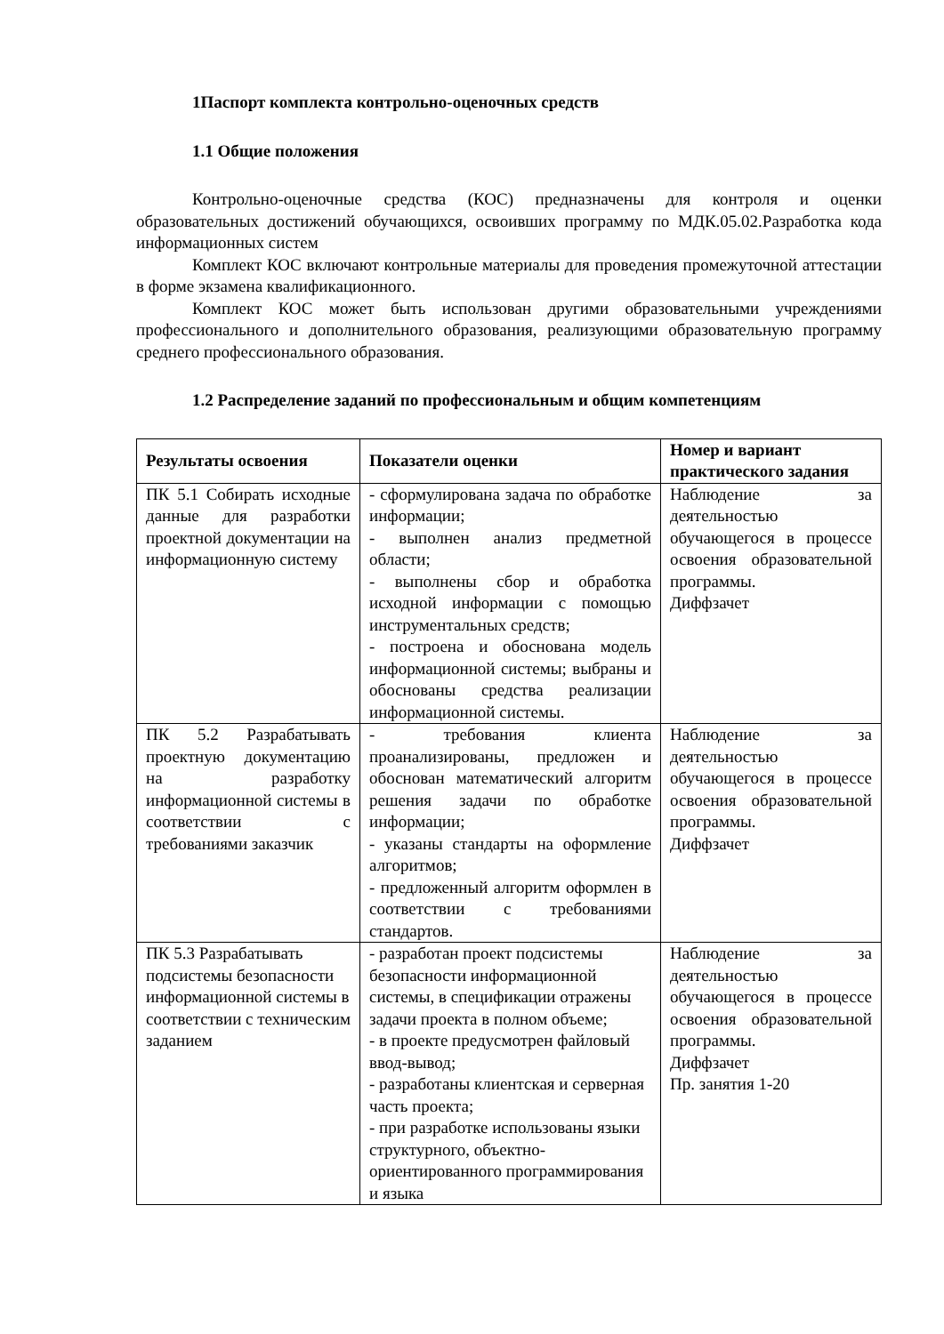1Паспорт комплекта контрольно-оценочных средств
1.1 Общие положения
Контрольно-оценочные средства (КОС) предназначены для контроля и оценки образовательных достижений обучающихся, освоивших программу по МДК.05.02.Разработка кода информационных систем
Комплект КОС включают контрольные материалы для проведения промежуточной аттестации в форме экзамена квалификационного.
Комплект КОС может быть использован другими образовательными учреждениями профессионального и дополнительного образования, реализующими образовательную программу среднего профессионального образования.
1.2 Распределение заданий по профессиональным и общим компетенциям
| Результаты освоения | Показатели оценки | Номер и вариант практического задания |
| --- | --- | --- |
| ПК 5.1 Собирать исходные данные для разработки проектной документации на информационную систему | - сформулирована задача по обработке информации; - выполнен анализ предметной области; - выполнены сбор и обработка исходной информации с помощью инструментальных средств; - построена и обоснована модель информационной системы; выбраны и обоснованы средства реализации информационной системы. | Наблюдение за деятельностью обучающегося в процессе освоения образовательной программы. Диффзачет |
| ПК 5.2 Разрабатывать проектную документацию на разработку информационной системы в соответствии с требованиями заказчик | - требования клиента проанализированы, предложен и обоснован математический алгоритм решения задачи по обработке информации; - указаны стандарты на оформление алгоритмов; - предложенный алгоритм оформлен в соответствии с требованиями стандартов. | Наблюдение за деятельностью обучающегося в процессе освоения образовательной программы. Диффзачет |
| ПК 5.3 Разрабатывать подсистемы безопасности информационной системы в соответствии с техническим заданием | - разработан проект подсистемы безопасности информационной системы, в спецификации отражены задачи проекта в полном объеме; - в проекте предусмотрен файловый ввод-вывод; - разработаны клиентская и серверная часть проекта; - при разработке использованы языки структурного, объектно-ориентированного программирования и языка | Наблюдение за деятельностью обучающегося в процессе освоения образовательной программы. Диффзачет Пр. занятия 1-20 |